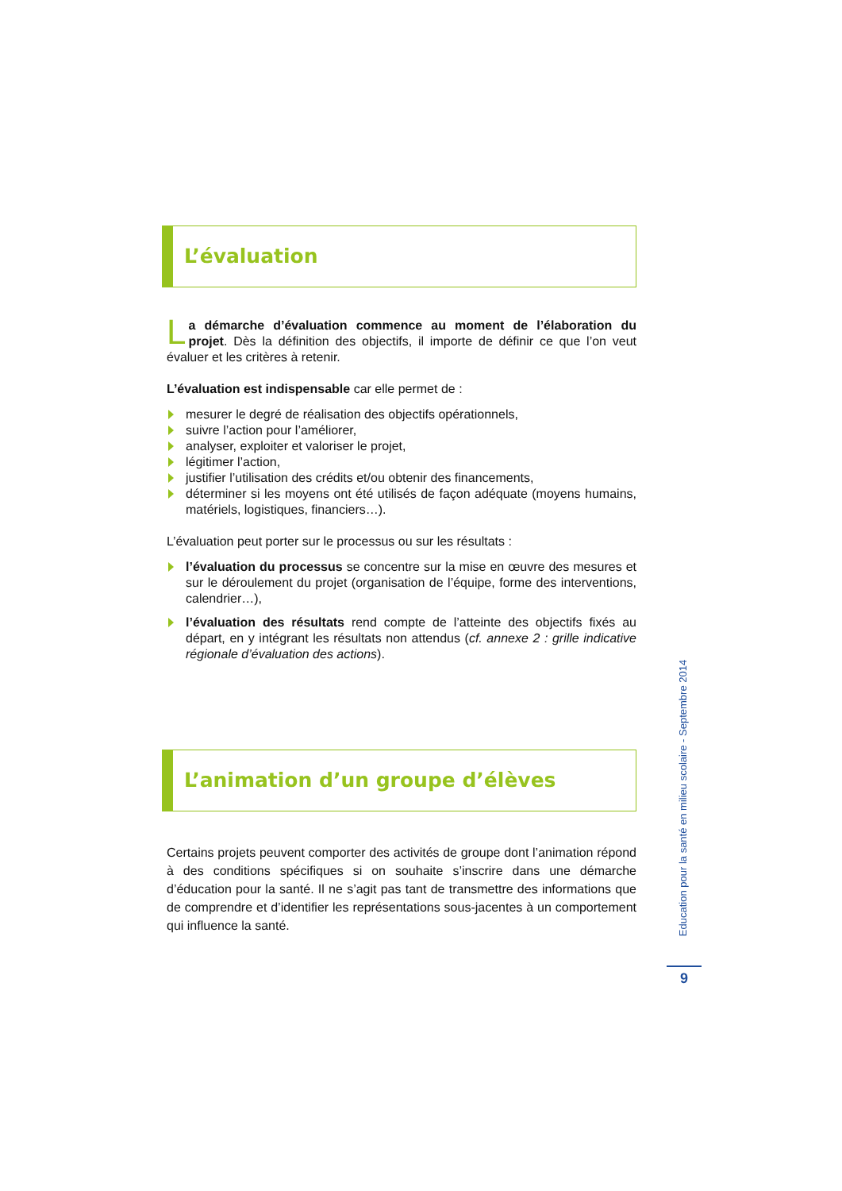L’évaluation
La démarche d’évaluation commence au moment de l’élaboration du projet. Dès la définition des objectifs, il importe de définir ce que l’on veut évaluer et les critères à retenir.
L’évaluation est indispensable car elle permet de :
mesurer le degré de réalisation des objectifs opérationnels,
suivre l’action pour l’améliorer,
analyser, exploiter et valoriser le projet,
légitimer l’action,
justifier l’utilisation des crédits et/ou obtenir des financements,
déterminer si les moyens ont été utilisés de façon adéquate (moyens humains, matériels, logistiques, financiers…).
L’évaluation peut porter sur le processus ou sur les résultats :
l’évaluation du processus se concentre sur la mise en œuvre des mesures et sur le déroulement du projet (organisation de l’équipe, forme des interventions, calendrier…),
l’évaluation des résultats rend compte de l’atteinte des objectifs fixés au départ, en y intégrant les résultats non attendus (cf. annexe 2 : grille indicative régionale d’évaluation des actions).
L’animation d’un groupe d’élèves
Certains projets peuvent comporter des activités de groupe dont l’animation répond à des conditions spécifiques si on souhaite s’inscrire dans une démarche d’éducation pour la santé. Il ne s’agit pas tant de transmettre des informations que de comprendre et d’identifier les représentations sous-jacentes à un comportement qui influence la santé.
Education pour la santé en milieu scolaire - Septembre 2014
9